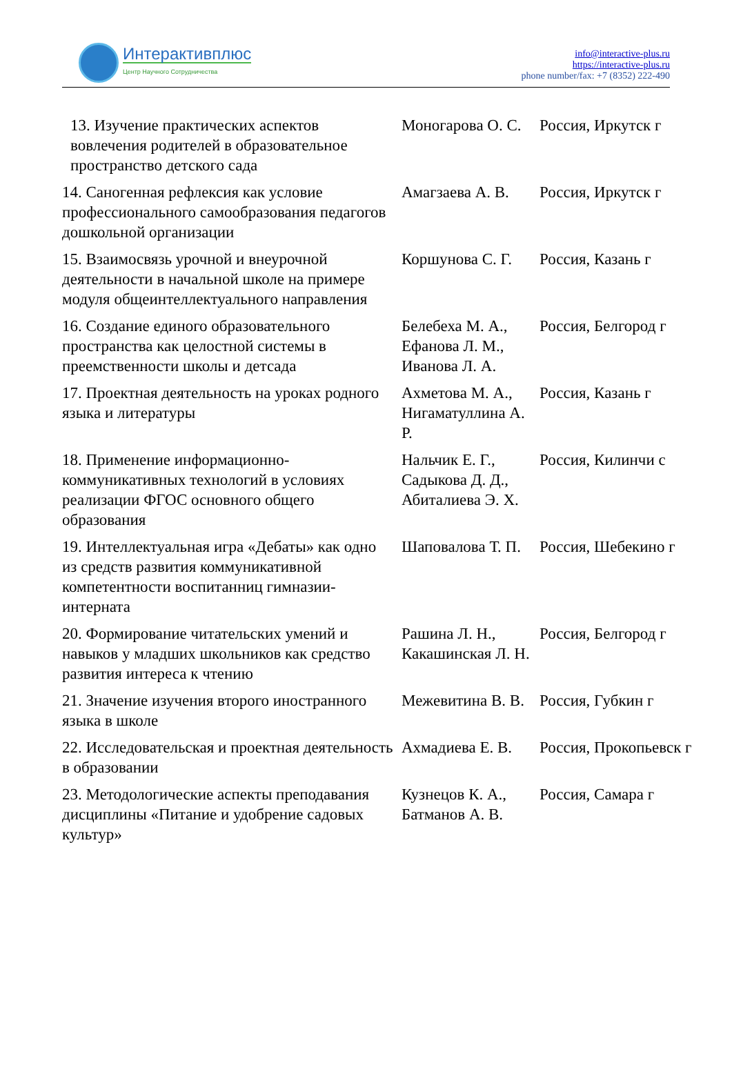Интерактивплюс
Центр Научного Сотрудничества
info@interactive-plus.ru
https://interactive-plus.ru
phone number/fax: +7 (8352) 222-490
| 13. Изучение практических аспектов вовлечения родителей в образовательное пространство детского сада | Моногарова О. С. | Россия, Иркутск г |
| 14. Саногенная рефлексия как условие профессионального самообразования педагогов дошкольной организации | Амагзаева А. В. | Россия, Иркутск г |
| 15. Взаимосвязь урочной и внеурочной деятельности в начальной школе на примере модуля общеинтеллектуального направления | Коршунова С. Г. | Россия, Казань г |
| 16. Создание единого образовательного пространства как целостной системы в преемственности школы и детсада | Белебеха М. А., Ефанова Л. М., Иванова Л. А. | Россия, Белгород г |
| 17. Проектная деятельность на уроках родного языка и литературы | Ахметова М. А., Нигаматуллина А. Р. | Россия, Казань г |
| 18. Применение информационно-коммуникативных технологий в условиях реализации ФГОС основного общего образования | Нальчик Е. Г., Садыкова Д. Д., Абиталиева Э. Х. | Россия, Килинчи с |
| 19. Интеллектуальная игра «Дебаты» как одно из средств развития коммуникативной компетентности воспитанниц гимназии-интерната | Шаповалова Т. П. | Россия, Шебекино г |
| 20. Формирование читательских умений и навыков у младших школьников как средство развития интереса к чтению | Рашина Л. Н., Какашинская Л. Н. | Россия, Белгород г |
| 21. Значение изучения второго иностранного языка в школе | Межевитина В. В. | Россия, Губкин г |
| 22. Исследовательская и проектная деятельность в образовании | Ахмадиева Е. В. | Россия, Прокопьевск г |
| 23. Методологические аспекты преподавания дисциплины «Питание и удобрение садовых культур» | Кузнецов К. А., Батманов А. В. | Россия, Самара г |